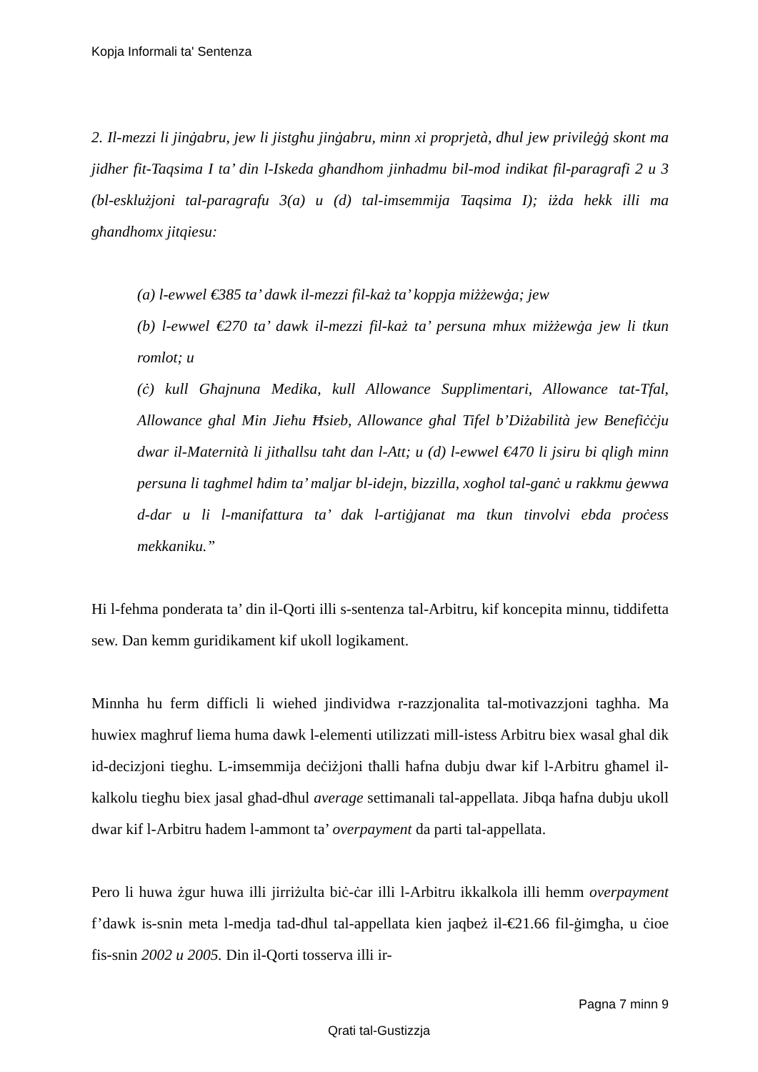Kopja Informali ta' Sentenza
2. Il-mezzi li jinġabru, jew li jistgħu jinġabru, minn xi proprjetà, dħul jew privileġġ skont ma jidher fit-Taqsima I ta’ din l-Iskeda għandhom jinħadmu bil-mod indikat fil-paragrafi 2 u 3 (bl-esklużjoni tal-paragrafu 3(a) u (d) tal-imsemmija Taqsima I); iżda hekk illi ma għandhomx jitqiesu:
(a) l-ewwel €385 ta’ dawk il-mezzi fil-każ ta’ koppja miżżewġa; jew
(b) l-ewwel €270 ta’ dawk il-mezzi fil-każ ta’ persuna mhux miżżewġa jew li tkun romlot; u
(ċ) kull Għajnuna Medika, kull Allowance Supplimentari, Allowance tat-Tfal, Allowance għal Min Jieħu Ħsieb, Allowance għal Tifel b’Diżabilità jew Benefiċċju dwar il-Maternità li jitħallsu taħt dan l-Att; u (d) l-ewwel €470 li jsiru bi qligħ minn persuna li tagħmel ħdim ta’ maljar bl-idejn, bizzilla, xogħol tal-ganċ u rakkmu ġewwa d-dar u li l-manifattura ta’ dak l-artiġjanat ma tkun tinvolvi ebda proċess mekkaniku.”
Hi l-fehma ponderata ta’ din il-Qorti illi s-sentenza tal-Arbitru, kif koncepita minnu, tiddifetta sew. Dan kemm guridikament kif ukoll logikament.
Minnha hu ferm difficli li wiehed jindividwa r-razzjonalita tal-motivazzjoni taghha. Ma huwiex maghruf liema huma dawk l-elementi utilizzati mill-istess Arbitru biex wasal ghal dik id-decizjoni tieghu. L-imsemmija deċiżjoni tħalli ħafna dubju dwar kif l-Arbitru għamel il-kalkolu tiegħu biex jasal għad-dħul average settimanali tal-appellata. Jibqa ħafna dubju ukoll dwar kif l-Arbitru ħadem l-ammont ta’ overpayment da parti tal-appellata.
Pero li huwa żgur huwa illi jirriżulta biċ-ċar illi l-Arbitru ikkalkola illi hemm overpayment f’dawk is-snin meta l-medja tad-dħul tal-appellata kien jaqbeż il-€21.66 fil-ġimgħa, u ċioe fis-snin 2002 u 2005. Din il-Qorti tosserva illi ir-
Pagna 7 minn 9
Qrati tal-Gustizzja